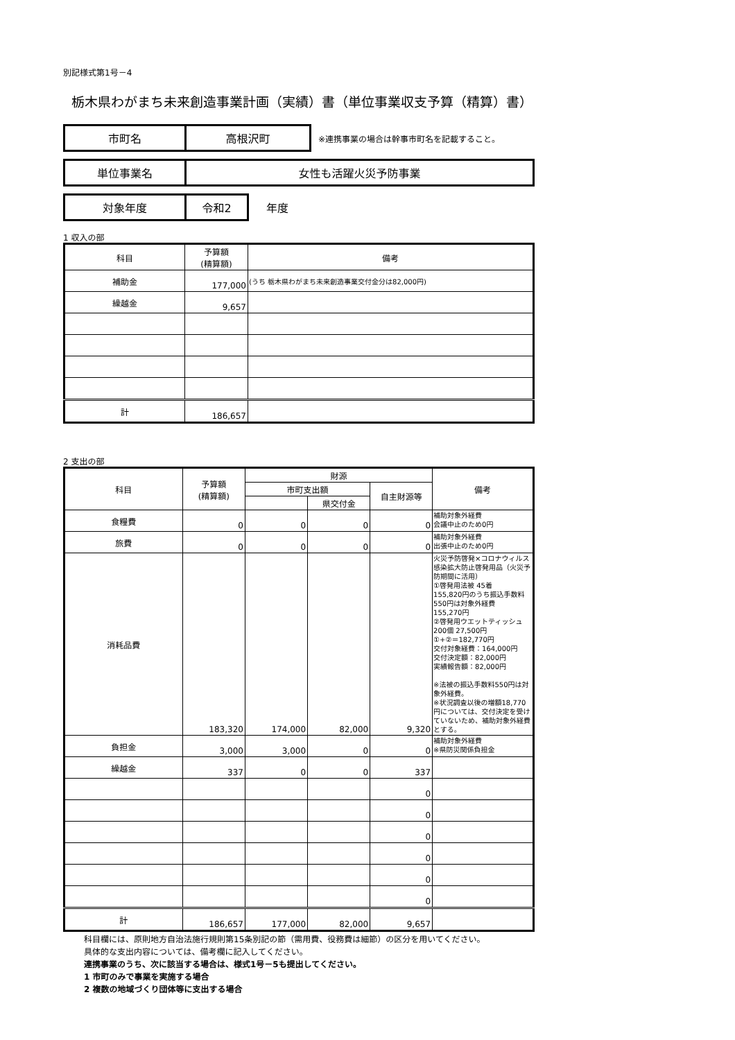別記様式第1号－4
栃木県わがまち未来創造事業計画（実績）書（単位事業収支予算（精算）書）
| 市町名 | 高根沢町 | ※連携事業の場合は幹事市町名を記載すること。 |
| 単位事業名 | 女性も活躍火災予防事業 |
| 対象年度 | 令和2 | 年度 |
1 収入の部
| 科目 | 予算額 (精算額) | 備考 |
| --- | --- | --- |
| 補助金 | 177,000 | (うち 栃木県わがまち未来創造事業交付金分は82,000円) |
| 繰越金 | 9,657 | |
| 計 | 186,657 | |
2 支出の部
| 科目 | 予算額 (精算額) | 財源 | | | 備考 |
| --- | --- | --- | --- | --- | --- |
| | | 市町支出額 | | 自主財源等 | |
| | | | 県交付金 | | |
| 食糧費 | 0 | 0 | 0 | 0 | 補助対象外経費 会議中止のため0円 |
| 旅費 | 0 | 0 | 0 | 0 | 補助対象外経費 出張中止のため0円 |
| 消耗品費 | 183,320 | 174,000 | 82,000 | 9,320 | 火災予防啓発×コロナウィルス感染拡大防止啓発用品（火災予防期間に活用） ①啓発用法被 45着 155,820円のうち振込手数料550円は対象外経費 155,270円 ②啓発用ウエットティッシュ200個 27,500円 ①+②＝182,770円 交付対象経費：164,000円 交付決定額：82,000円 実績報告額：82,000円 ※法被の振込手数料550円は対象外経費。 ※状況調査以後の増額18,770円については、交付決定を受けていないため、補助対象外経費とする。 |
| 負担金 | 3,000 | 3,000 | 0 | 0 | 補助対象外経費 ※県防災関係負担金 |
| 繰越金 | 337 | 0 | 0 | 337 | |
| | | | | 0 | |
| | | | | 0 | |
| | | | | 0 | |
| | | | | 0 | |
| | | | | 0 | |
| | | | | 0 | |
| 計 | 186,657 | 177,000 | 82,000 | 9,657 | |
科目欄には、原則地方自治法施行規則第15条別記の節（需用費、役務費は細節）の区分を用いてください。
具体的な支出内容については、備考欄に記入してください。
連携事業のうち、次に該当する場合は、様式1号－5も提出してください。
1 市町のみで事業を実施する場合
2 複数の地域づくり団体等に支出する場合